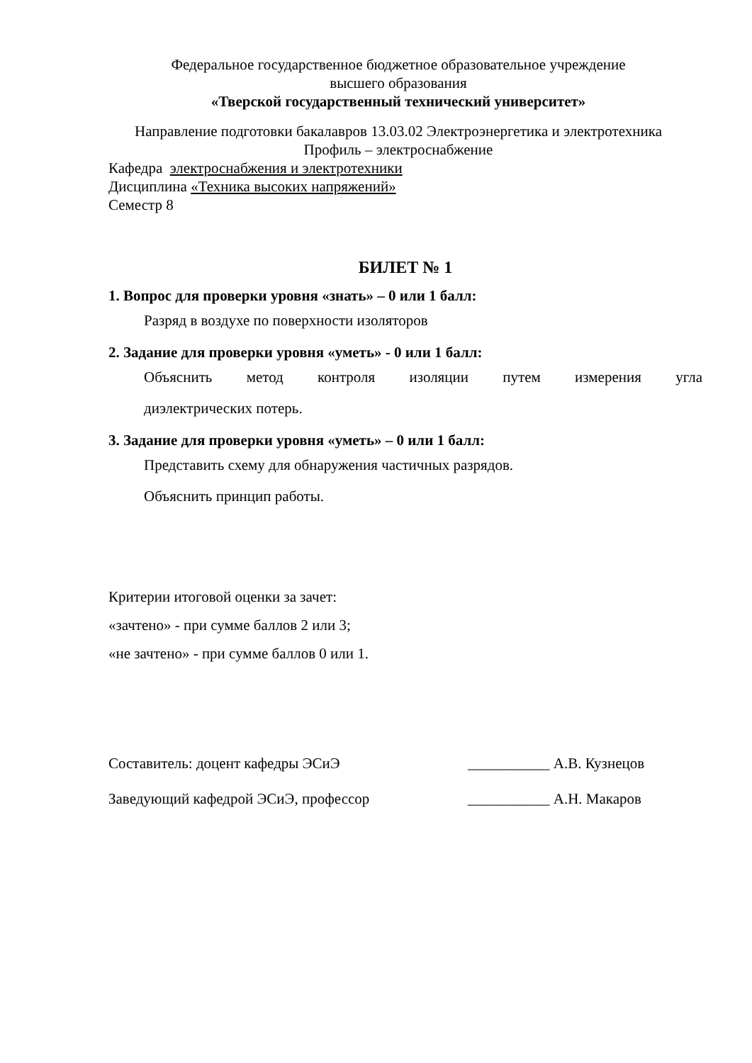Федеральное государственное бюджетное образовательное учреждение
высшего образования
«Тверской государственный технический университет»
Направление подготовки бакалавров 13.03.02 Электроэнергетика и электротехника
Профиль – электроснабжение
Кафедра электроснабжения и электротехники
Дисциплина «Техника высоких напряжений»
Семестр 8
БИЛЕТ № 1
1. Вопрос для проверки уровня «знать» – 0 или 1 балл:
Разряд в воздухе по поверхности изоляторов
2. Задание для проверки уровня «уметь» - 0 или 1 балл:
Объяснить метод контроля изоляции путем измерения угла
диэлектрических потерь.
3. Задание для проверки уровня «уметь» – 0 или 1 балл:
Представить схему для обнаружения частичных разрядов.
Объяснить принцип работы.
Критерии итоговой оценки за зачет:
«зачтено» - при сумме баллов 2 или 3;
«не зачтено» - при сумме баллов 0 или 1.
Составитель: доцент кафедры ЭСиЭ ___________ А.В. Кузнецов
Заведующий кафедрой ЭСиЭ, профессор ___________ А.Н. Макаров